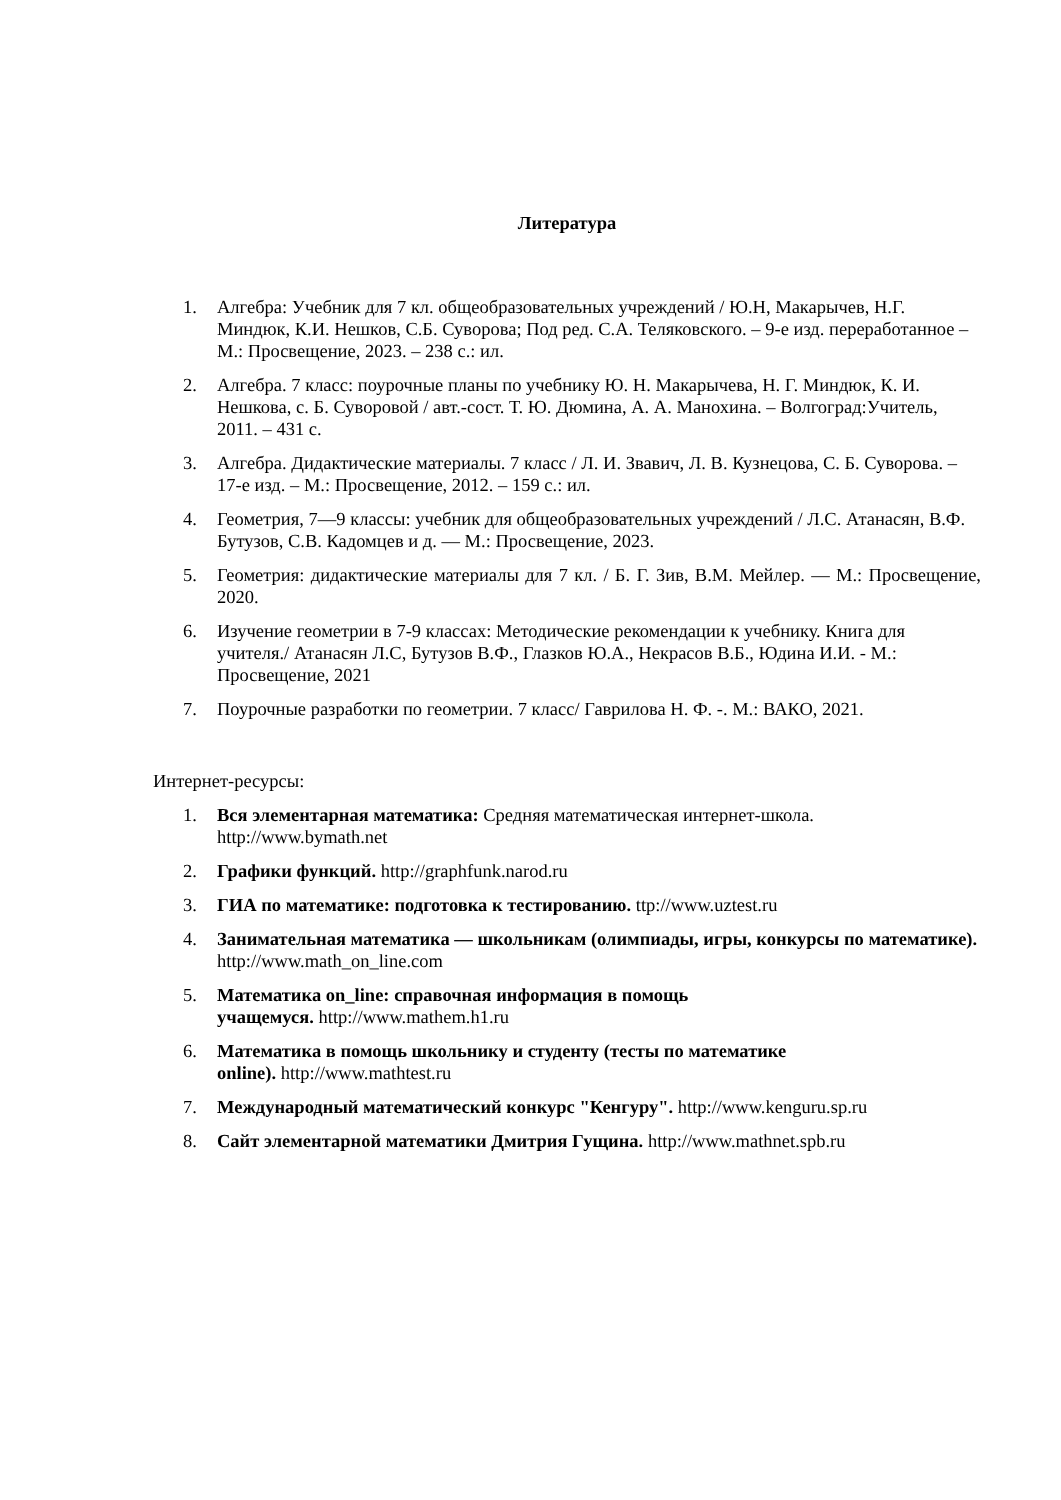Литература
1. Алгебра: Учебник для 7 кл. общеобразовательных учреждений / Ю.Н, Макарычев, Н.Г. Миндюк, К.И. Нешков, С.Б. Суворова; Под ред. С.А. Теляковского. – 9-е изд. переработанное – М.: Просвещение, 2023. – 238 с.: ил.
2. Алгебра. 7 класс: поурочные планы по учебнику Ю. Н. Макарычева, Н. Г. Миндюк, К. И. Нешкова, с. Б. Суворовой / авт.-сост. Т. Ю. Дюмина, А. А. Манохина. – Волгоград:Учитель, 2011. – 431 с.
3. Алгебра. Дидактические материалы. 7 класс / Л. И. Звавич, Л. В. Кузнецова, С. Б. Суворова. – 17-е изд. – М.: Просвещение, 2012. – 159 с.: ил.
4. Геометрия, 7—9 классы: учебник для общеобразовательных учреждений / Л.С. Атанасян, В.Ф. Бутузов, С.В. Кадомцев и д. — М.: Просвещение, 2023.
5. Геометрия: дидактические материалы для 7 кл. / Б. Г. Зив, В.М. Мейлер. — М.: Просвещение, 2020.
6. Изучение геометрии в 7-9 классах: Методические рекомендации к учебнику. Книга для учителя./ Атанасян Л.С, Бутузов В.Ф., Глазков Ю.А., Некрасов В.Б., Юдина И.И. - М.: Просвещение, 2021
7. Поурочные разработки по геометрии. 7 класс/ Гаврилова Н. Ф. -. М.: ВАКО, 2021.
Интернет-ресурсы:
1. Вся элементарная математика: Средняя математическая интернет-школа. http://www.bymath.net
2. Графики функций. http://graphfunk.narod.ru
3. ГИА по математике: подготовка к тестированию. ttp://www.uztest.ru
4. Занимательная математика — школьникам (олимпиады, игры, конкурсы по математике). http://www.math_on_line.com
5. Математика on_line: справочная информация в помощь
учащемуся. http://www.mathem.h1.ru
6. Математика в помощь школьнику и студенту (тесты по математике
online). http://www.mathtest.ru
7. Международный математический конкурс "Кенгуру". http://www.kenguru.sp.ru
8. Сайт элементарной математики Дмитрия Гущина. http://www.mathnet.spb.ru